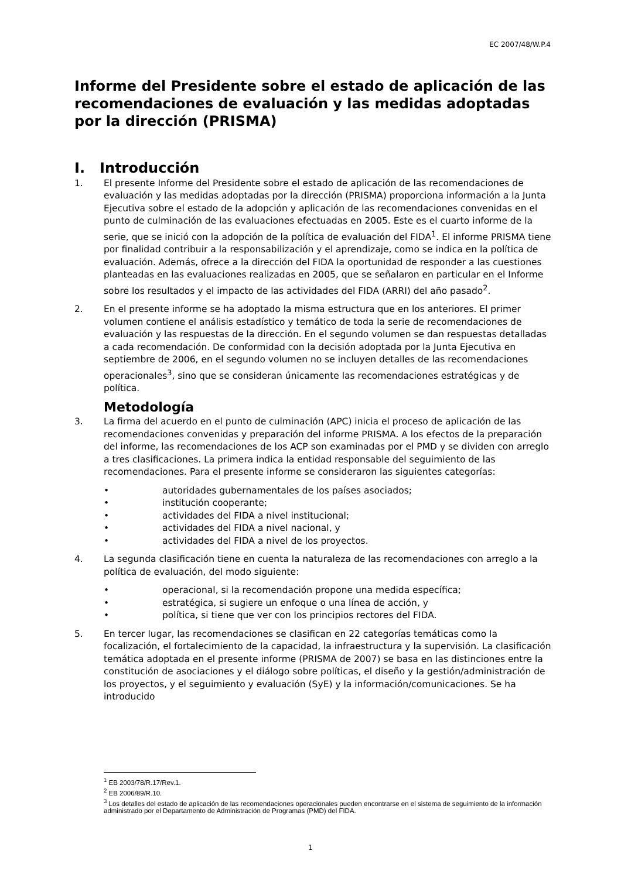EC 2007/48/W.P.4
Informe del Presidente sobre el estado de aplicación de las recomendaciones de evaluación y las medidas adoptadas por la dirección (PRISMA)
I. Introducción
1. El presente Informe del Presidente sobre el estado de aplicación de las recomendaciones de evaluación y las medidas adoptadas por la dirección (PRISMA) proporciona información a la Junta Ejecutiva sobre el estado de la adopción y aplicación de las recomendaciones convenidas en el punto de culminación de las evaluaciones efectuadas en 2005. Este es el cuarto informe de la serie, que se inició con la adopción de la política de evaluación del FIDA<sup>1</sup>. El informe PRISMA tiene por finalidad contribuir a la responsabilización y el aprendizaje, como se indica en la política de evaluación. Además, ofrece a la dirección del FIDA la oportunidad de responder a las cuestiones planteadas en las evaluaciones realizadas en 2005, que se señalaron en particular en el Informe sobre los resultados y el impacto de las actividades del FIDA (ARRI) del año pasado<sup>2</sup>.
2. En el presente informe se ha adoptado la misma estructura que en los anteriores. El primer volumen contiene el análisis estadístico y temático de toda la serie de recomendaciones de evaluación y las respuestas de la dirección. En el segundo volumen se dan respuestas detalladas a cada recomendación. De conformidad con la decisión adoptada por la Junta Ejecutiva en septiembre de 2006, en el segundo volumen no se incluyen detalles de las recomendaciones operacionales<sup>3</sup>, sino que se consideran únicamente las recomendaciones estratégicas y de política.
Metodología
3. La firma del acuerdo en el punto de culminación (APC) inicia el proceso de aplicación de las recomendaciones convenidas y preparación del informe PRISMA. A los efectos de la preparación del informe, las recomendaciones de los ACP son examinadas por el PMD y se dividen con arreglo a tres clasificaciones. La primera indica la entidad responsable del seguimiento de las recomendaciones. Para el presente informe se consideraron las siguientes categorías:
• autoridades gubernamentales de los países asociados;
• institución cooperante;
• actividades del FIDA a nivel institucional;
• actividades del FIDA a nivel nacional, y
• actividades del FIDA a nivel de los proyectos.
4. La segunda clasificación tiene en cuenta la naturaleza de las recomendaciones con arreglo a la política de evaluación, del modo siguiente:
• operacional, si la recomendación propone una medida específica;
• estratégica, si sugiere un enfoque o una línea de acción, y
• política, si tiene que ver con los principios rectores del FIDA.
5. En tercer lugar, las recomendaciones se clasifican en 22 categorías temáticas como la focalización, el fortalecimiento de la capacidad, la infraestructura y la supervisión. La clasificación temática adoptada en el presente informe (PRISMA de 2007) se basa en las distinciones entre la constitución de asociaciones y el diálogo sobre políticas, el diseño y la gestión/administración de los proyectos, y el seguimiento y evaluación (SyE) y la información/comunicaciones. Se ha introducido
<sup>1</sup> EB 2003/78/R.17/Rev.1.
<sup>2</sup> EB 2006/89/R.10.
<sup>3</sup> Los detalles del estado de aplicación de las recomendaciones operacionales pueden encontrarse en el sistema de seguimiento de la información administrado por el Departamento de Administración de Programas (PMD) del FIDA.
1